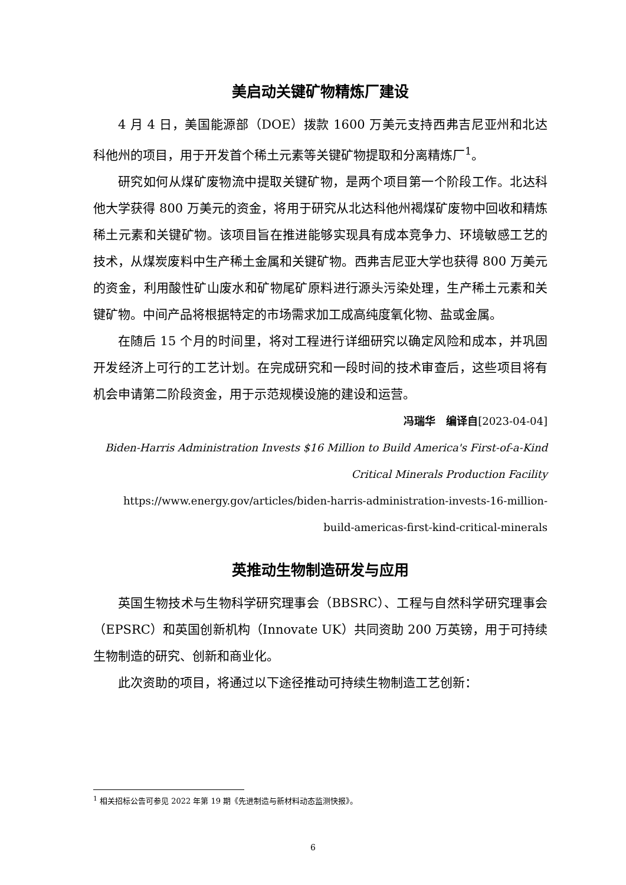美启动关键矿物精炼厂建设
4 月 4 日，美国能源部（DOE）拨款 1600 万美元支持西弗吉尼亚州和北达科他州的项目，用于开发首个稀土元素等关键矿物提取和分离精炼厂<sup>1</sup>。
研究如何从煤矿废物流中提取关键矿物，是两个项目第一个阶段工作。北达科他大学获得 800 万美元的资金，将用于研究从北达科他州褐煤矿废物中回收和精炼稀土元素和关键矿物。该项目旨在推进能够实现具有成本竞争力、环境敏感工艺的技术，从煤炭废料中生产稀土金属和关键矿物。西弗吉尼亚大学也获得 800 万美元的资金，利用酸性矿山废水和矿物尾矿原料进行源头污染处理，生产稀土元素和关键矿物。中间产品将根据特定的市场需求加工成高纯度氧化物、盐或金属。
在随后 15 个月的时间里，将对工程进行详细研究以确定风险和成本，并巩固开发经济上可行的工艺计划。在完成研究和一段时间的技术审查后，这些项目将有机会申请第二阶段资金，用于示范规模设施的建设和运营。
冯瑞华　编译自[2023-04-04]
Biden-Harris Administration Invests $16 Million to Build America's First-of-a-Kind Critical Minerals Production Facility
https://www.energy.gov/articles/biden-harris-administration-invests-16-million-build-americas-first-kind-critical-minerals
英推动生物制造研发与应用
英国生物技术与生物科学研究理事会（BBSRC）、工程与自然科学研究理事会（EPSRC）和英国创新机构（Innovate UK）共同资助 200 万英镑，用于可持续生物制造的研究、创新和商业化。
此次资助的项目，将通过以下途径推动可持续生物制造工艺创新：
<sup>1</sup> 相关招标公告可参见 2022 年第 19 期《先进制造与新材料动态监测快报》。
6